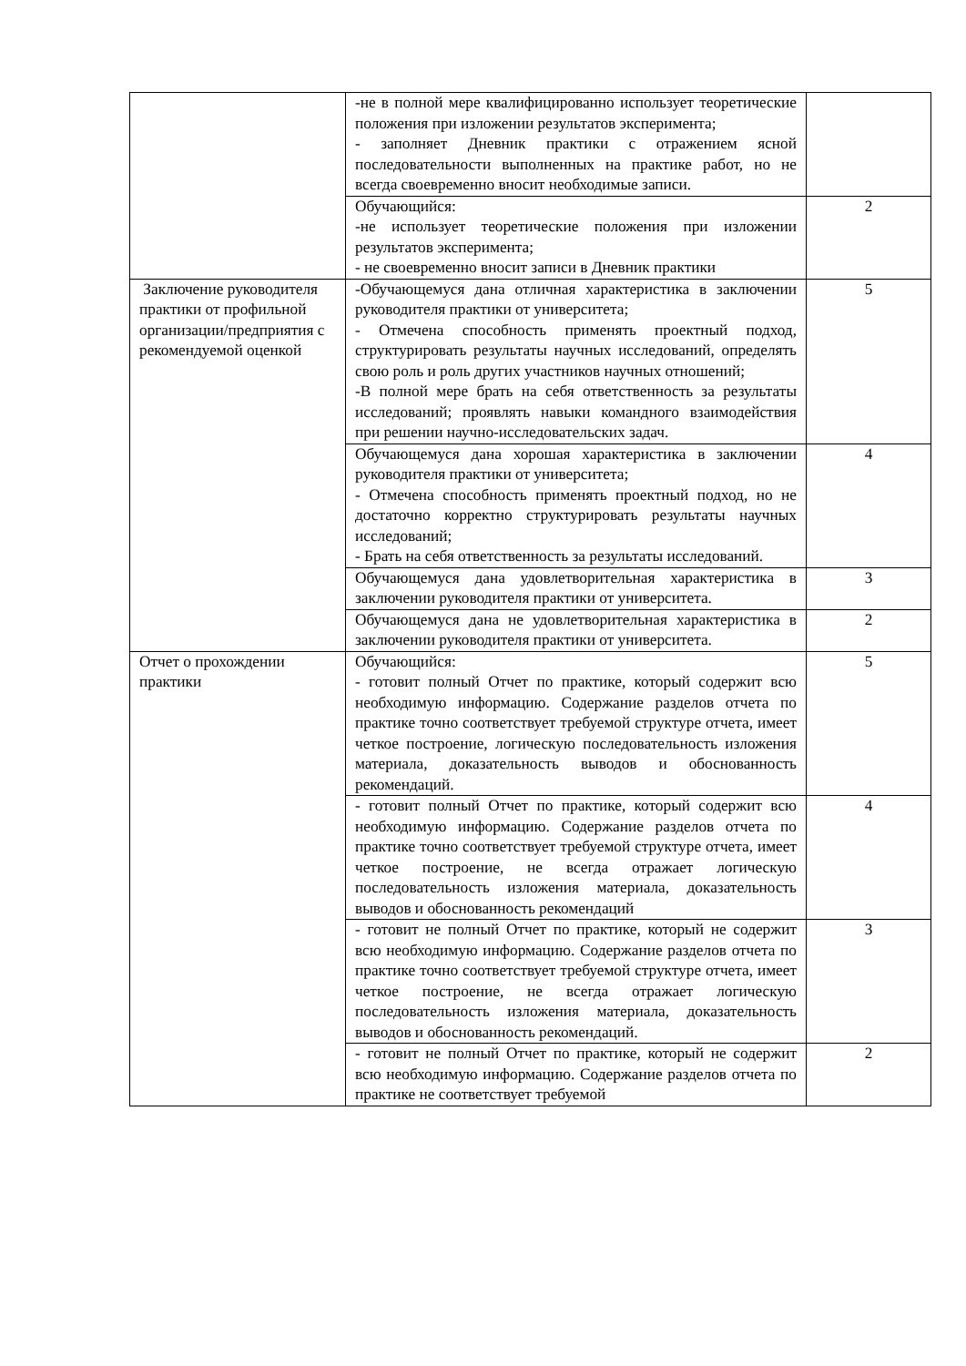| | -не в полной мере квалифицированно использует теоретические положения при изложении результатов эксперимента; - заполняет Дневник практики с отражением ясной последовательности выполненных на практике работ, но не всегда своевременно вносит необходимые записи. | |
| | Обучающийся: -не использует теоретические положения при изложении результатов эксперимента; - не своевременно вносит записи в Дневник практики | 2 |
| Заключение руководителя практики от профильной организации/предприятия с рекомендуемой оценкой | -Обучающемуся дана отличная характеристика в заключении руководителя практики от университета; - Отмечена способность применять проектный подход, структурировать результаты научных исследований, определять свою роль и роль других участников научных отношений; -В полной мере брать на себя ответственность за результаты исследований; проявлять навыки командного взаимодействия при решении научно-исследовательских задач. | 5 |
| | Обучающемуся дана хорошая характеристика в заключении руководителя практики от университета; - Отмечена способность применять проектный подход, но не достаточно корректно структурировать результаты научных исследований; - Брать на себя ответственность за результаты исследований. | 4 |
| | Обучающемуся дана удовлетворительная характеристика в заключении руководителя практики от университета. | 3 |
| | Обучающемуся дана не удовлетворительная характеристика в заключении руководителя практики от университета. | 2 |
| Отчет о прохождении практики | Обучающийся: - готовит полный Отчет по практике, который содержит всю необходимую информацию. Содержание разделов отчета по практике точно соответствует требуемой структуре отчета, имеет четкое построение, логическую последовательность изложения материала, доказательность выводов и обоснованность рекомендаций. | 5 |
| | - готовит полный Отчет по практике, который содержит всю необходимую информацию. Содержание разделов отчета по практике точно соответствует требуемой структуре отчета, имеет четкое построение, не всегда отражает логическую последовательность изложения материала, доказательность выводов и обоснованность рекомендаций | 4 |
| | - готовит не полный Отчет по практике, который не содержит всю необходимую информацию. Содержание разделов отчета по практике точно соответствует требуемой структуре отчета, имеет четкое построение, не всегда отражает логическую последовательность изложения материала, доказательность выводов и обоснованность рекомендаций. | 3 |
| | - готовит не полный Отчет по практике, который не содержит всю необходимую информацию. Содержание разделов отчета по практике не соответствует требуемой | 2 |